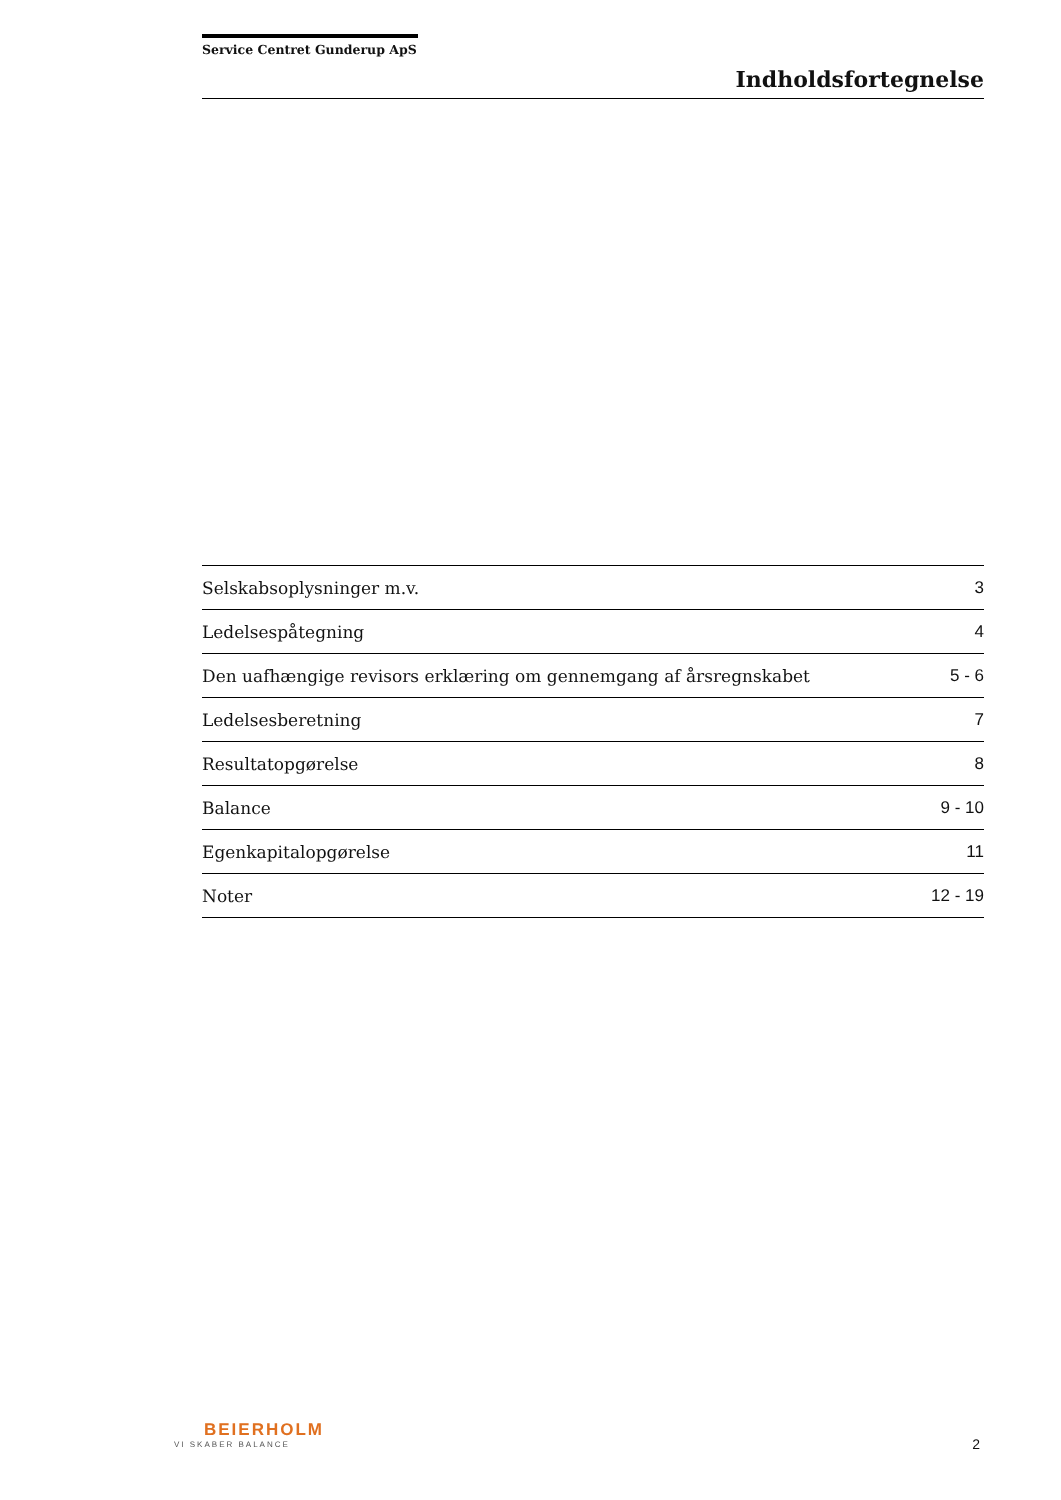Service Centret Gunderup ApS
Indholdsfortegnelse
| Selskabsoplysninger m.v. | 3 |
| Ledelsespåtegning | 4 |
| Den uafhængige revisors erklæring om gennemgang af årsregnskabet | 5 - 6 |
| Ledelsesberetning | 7 |
| Resultatopgørelse | 8 |
| Balance | 9 - 10 |
| Egenkapitalopgørelse | 11 |
| Noter | 12 - 19 |
BEIERHOLM
VI SKABER BALANCE
2